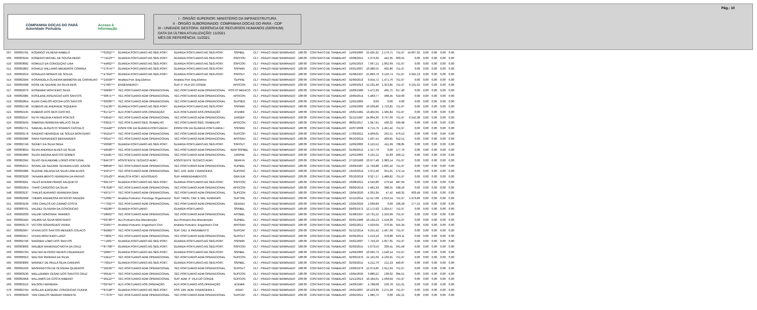COMPANHIA DOCAS DO PARÁ
Autoridade Portuária Acesso à
Informação
I - ÓRGÃO SUPERIOR: MINISTÉRIO DA INFRAESTRUTURA
II - ÓRGÃO SUBORDINADO: COMPANHIA DOCAS DO PARÁ - CDP
III - UNIDADE GESTORA: GERÊNCIA DE RECURSOS HUMANOS (GERHUM)
DATA DA ÚLTIMA ATUALIZAÇÃO: 11/2021
MÊS DE REFERÊNCIA: 11/2021
Pág.: 10
| 507 | 000002781 | RODRIGO VILHENA RABELO | ***02322*** | GUARDA PORTUARIO:AG.SEG.PORT. | GUARDA PORTUARIO:AG.SEG.PORT. | SSPBEL | CLT - PRAZO INDETERMINADO | 180:00 | CONTRATO DE TRABALHO | 11/09/2006 | 25.435,32 | 2.179,71 | 751,97 | 14.007,32 | 0,00 | 0,00 | 0,00 | 0,00 |
| 509 | 000003194 | ROGERIO MICHEL DE SOUSA REGO | ***74123*** | GUARDA PORTUARIO:AG.SEG.PORT. | GUARDA PORTUARIO:AG.SEG.PORT. | SSPCON | CLT - PRAZO INDETERMINADO | 180:00 | CONTRATO DE TRABALHO | 16/08/2021 | 5.373,39 | 442,35 | 603,55 | 0,00 | 0,00 | 0,00 | 0,00 | 0,00 |
| 510 | 000003092 | ROMULO DA CONCEIÇAO LIRA | ***44602*** | GUARDA PORTUARIO:AG.SEG.PORT. | GUARDA PORTUARIO:AG.SEG.PORT. | SSPCON | CLT - PRAZO INDETERMINADO | 180:00 | CONTRATO DE TRABALHO | 11/05/2016 | 7.967,21 | 1.062,69 | 751,97 | 0,00 | 0,00 | 0,00 | 0,00 | 0,00 |
| 511 | 000002802 | RONALD WILLIAMS MEDEIROS CORREA | ***27674*** | GUARDA PORTUARIO:AG.SEG.PORT. | GUARDA PORTUARIO:AG.SEG.PORT. | SSPMIR | CLT - PRAZO INDETERMINADO | 180:00 | CONTRATO DE TRABALHO | 16/01/2007 | 10.980,55 | 902,86 | 751,97 | 0,00 | 0,00 | 0,00 | 0,00 | 0,00 |
| 513 | 000002619 | RONALDO MORAIS DE SOUZA | ***47910*** | GUARDA PORTUARIO:AG.SEG.PORT. | GUARDA PORTUARIO:AG.SEG.PORT. | SSPOUT | CLT - PRAZO INDETERMINADO | 180:00 | CONTRATO DE TRABALHO | 01/08/1997 | 25.893,79 | 3.120,74 | 751,97 | 9.342,13 | 0,00 | 0,00 | 0,00 | 0,00 |
| 514 | 000002949 | ROSANDELA OLIVEIRA BARBOSA DE CARVALHO | ***24558*** | Analista Port.:Eng.Eletrico | Analista Port.:Eng.Eletrico | SUPINE | CLT - PRAZO INDETERMINADO | 200:00 | CONTRATO DE TRABALHO | 02/09/2013 | 9.454,72 | 1.471,76 | 751,97 | 0,00 | 0,00 | 0,00 | 0,00 | 0,00 |
| 515 | 000002938 | ROSE DE NAZARE DA SILVA REIS | ***27007*** | ENGENHEIRO I | SUP. P. VILA DO CONDE | APOCON | CLT - PRAZO INDETERMINADO | 200:00 | CONTRATO DE TRABALHO | 11/06/2013 | 12.231,40 | 1.313,85 | 751,97 | 6.131,62 | 0,00 | 0,00 | 0,00 | 0,00 |
| 517 | 000002070 | ROSEMAR MONTEIRO SILVA | ***99939*** | TÉC.PORTUARIO:ADM-OPERACIONAL | TÉC.PORTUARIO:ADM-OPERACIONAL | POSTO MEDICO | CLT - PRAZO INDETERMINADO | 200:00 | CONTRATO DE TRABALHO | 19/03/1980 | 5.472,33 | 465,75 | 617,40 | 0,00 | 0,00 | 0,00 | 0,00 | 0,00 |
| 518 | 000002985 | ROSILENE ASSUNCAO DOS SANTOS | ***36671*** | TÉC.PORTUARIO:ADM-OPERACIONAL | TÉC.PORTUARIO:ADM-OPERACIONAL | APOCON | CLT - PRAZO INDETERMINADO | 180:00 | CONTRATO DE TRABALHO | 10/09/2014 | 5.483,77 | 468,45 | 619,00 | 0,00 | 0,00 | 0,00 | 0,00 | 0,00 |
| 519 | 000002854 | RUAN CARLOS ROCHA DOS SANTOS | ***60330*** | TÉC.PORTUARIO:ADM-OPERACIONAL | TÉC.PORTUARIO:ADM-OPERACIONAL | SUPSEG | CLT - PRAZO INDETERMINADO | 200:00 | CONTRATO DE TRABALHO | 11/02/2009 | 0,00 | 0,00 | 0,00 | 0,00 | 0,00 | 0,00 | 0,00 | 0,00 |
| 520 | 000002748 | RUBENS DE ANDRADE SIQUEIRA | ***24139*** | GUARDA PORTUARIO:AG.SEG.PORT. | GUARDA PORTUARIO:AG.SEG.PORT. | SSPMIR | CLT - PRAZO INDETERMINADO | 180:00 | CONTRATO DE TRABALHO | 11/09/2006 | 10.560,86 | 1.723,81 | 751,97 | 0,00 | 0,00 | 0,00 | 0,00 | 0,00 |
| 521 | 000002135 | RUBENS DOS REIS CASTRO | ***81712*** | AUX.PORTUARIO:ASS.OPERAÇÃO | AUX.PORTUARIO:ASS.OPERAÇÃO | ATEMIR | CLT - PRAZO INDETERMINADO | 180:00 | CONTRATO DE TRABALHO | 16/01/1981 | 13.402,04 | 1.585,84 | 751,97 | 0,00 | 0,00 | 0,00 | 0,00 | 0,00 |
| 523 | 000002547 | RUTH HELENA FARIAS PONTES | ***58542*** | TÉC.PORTUARIO:ADM-OPERACIONAL | TÉC.PORTUARIO:ADM-OPERACIONAL | DIRGEP | CLT - PRAZO INDETERMINADO | 200:00 | CONTRATO DE TRABALHO | 31/12/1987 | 24.804,39 | 3.797,66 | 751,97 | 6.542,38 | 0,00 | 0,00 | 0,00 | 0,00 |
| 524 | 000003104 | SABRINA FERREIRA MALATO SILVA | ***63551*** | TÉC.PORTUARIO:SEG.TRABALHO | TÉC.PORTUARIO:SEG.TRABALHO | APOCON | CLT - PRAZO INDETERMINADO | 180:00 | CONTRATO DE TRABALHO | 08/02/2017 | 5.347,91 | 436,32 | 599,98 | 0,00 | 0,00 | 0,00 | 0,00 | 0,00 |
| 526 | 000002751 | SAMUEL AUGUSTO SOARES CASTELO | ***25440*** | INSPETOR DA GUARDA PORTUARIA I | INSPETOR DA GUARDA PORTUARIA I | SSPMIR | CLT - PRAZO INDETERMINADO | 180:00 | CONTRATO DE TRABALHO | 22/07/2008 | 9.715,79 | 1.491,42 | 751,97 | 0,00 | 0,00 | 0,00 | 0,00 | 0,00 |
| 529 | 000003178 | SANDRO HENRIQUE DE SOUZA MONTEIRO | ***95254*** | TÉC.PORTUARIO:ADM-OPERACIONAL | TÉC.PORTUARIO:ADM-OPERACIONAL | SUPCOP | CLT - PRAZO INDETERMINADO | 200:00 | CONTRATO DE TRABALHO | 17/03/2021 | 4.466,05 | 261,51 | 476,52 | 0,00 | 0,00 | 0,00 | 0,00 | 0,00 |
| 530 | 000002986 | SARA FERNANDES BERNARDES | ***96247*** | TÉC.PORTUARIO:ADM-OPERACIONAL | TÉC.PORTUARIO:ADM-OPERACIONAL | APOSAN | CLT - PRAZO INDETERMINADO | 180:00 | CONTRATO DE TRABALHO | 06/10/2014 | 5.437,41 | 406,81 | 612,51 | 0,00 | 0,00 | 0,00 | 0,00 | 0,00 |
| 534 | 000002749 | SIDNEY DA SILVA SENA | ***96396*** | GUARDA PORTUARIO:AG.SEG.PORT. | GUARDA PORTUARIO:AG.SEG.PORT. | SSPOUT | CLT - PRAZO INDETERMINADO | 180:00 | CONTRATO DE TRABALHO | 11/09/2006 | 6.125,52 | 411,99 | 708,85 | 0,00 | 0,00 | 0,00 | 0,00 | 0,00 |
| 536 | 000003024 | SILVIA ANDREIA ALVES DA SILVA | ***40590*** | TÉC.PORTUARIO:ADM-OPERACIONAL | TÉC.PORTUARIO:ADM-OPERACIONAL | ADM SSPBEL | CLT - PRAZO INDETERMINADO | 200:00 | CONTRATO DE TRABALHO | 01/09/2015 | 2.157,79 | 0,00 | 177,70 | 0,00 | 0,00 | 0,00 | 0,00 | 0,00 |
| 537 | 000002860 | SILVIA REGINA BASTOS GOMES | ***24581*** | TÉC.PORTUARIO:ADM-OPERACIONAL | TÉC.PORTUARIO:ADM-OPERACIONAL | DIRPRE | CLT - PRAZO INDETERMINADO | 200:00 | CONTRATO DE TRABALHO | 11/02/2009 | 3.131,12 | 55,83 | 293,12 | 0,00 | 0,00 | 0,00 | 0,00 | 0,00 |
| 539 | 000002345 | SILVIO GUILHERME LOPES PORTUGAL | ***84973*** | ASSISTENTE TECNICO ADM I | ASSISTENTE TECNICO ADM I | GERFIN | CLT - PRAZO INDETERMINADO | 200:00 | CONTRATO DE TRABALHO | 27/10/1983 | 13.977,48 | 2.383,14 | 751,97 | 0,00 | 0,00 | 0,00 | 0,00 | 0,00 |
| 541 | 000002515 | SINVAL DE NAZARE TEIXEIRA DIAS JÚNIOR | ***88649*** | TÉC.PORTUARIO:ADM-OPERACIONAL | TÉC.PORTUARIO:ADM-OPERACIONAL | SUPBEL | CLT - PRAZO INDETERMINADO | 180:00 | CONTRATO DE TRABALHO | 16/03/1987 | 11.740,88 | 1.835,42 | 751,97 | 0,00 | 0,00 | 0,00 | 0,00 | 0,00 |
| 543 | 000002989 | SUZANE HELENA DA SILVA LIMA ALVES | ***45972*** | TÉC.PORTUARIO:ADM-OPERACIONAL | SEC. DIR. ADM. FINANCEIRA | SUPORC | CLT - PRAZO INDETERMINADO | 200:00 | CONTRATO DE TRABALHO | 13/10/2014 | 5.372,46 | 351,01 | 572,14 | 0,00 | 0,00 | 0,00 | 0,00 | 0,00 |
| 544 | 000003100 | TAINARA BENTO FERREIRA DA PAIXAO | ***16143*** | ANALISTA PORT.:ADVOGADO | SUP. ARRENDAMENTOS | GERJUR | CLT - PRAZO INDETERMINADO | 200:00 | CONTRATO DE TRABALHO | 03/10/2016 | 9.327,17 | 1.488,82 | 751,97 | 0,00 | 0,00 | 0,00 | 0,00 | 0,00 |
| 545 | 000003201 | TALES EFRAIM PERES FALQUETO | ***66574*** | GUARDA PORTUARIO:AG.SEG.PORT. | GUARDA PORTUARIO:AG.SEG.PORT. | SSPCON | CLT - PRAZO INDETERMINADO | 180:00 | CONTRATO DE TRABALHO | 16/08/2021 | 4.545,80 | 276,94 | 487,69 | 0,00 | 0,00 | 0,00 | 0,00 | 0,00 |
| 547 | 000002954 | THAIS CARDOSO DA SILVA | ***87628*** | TÉC.PORTUARIO:ADM-OPERACIONAL | TÉC.PORTUARIO:ADM-OPERACIONAL | APOCON | CLT - PRAZO INDETERMINADO | 180:00 | CONTRATO DE TRABALHO | 09/09/2013 | 5.481,33 | 388,31 | 568,26 | 0,00 | 0,00 | 0,00 | 0,00 | 0,00 |
| 548 | 000003137 | THALES ADRIANO FERREIRA GAIA | ***40757*** | TÉC.PORTUARIO:ADM-OPERACIONAL | TÉC.PORTUARIO:ADM-OPERACIONAL | SUPCON | CLT - PRAZO INDETERMINADO | 180:00 | CONTRATO DE TRABALHO | 13/04/2020 | 4.331,34 | 47,42 | 449,32 | 903,49 | 0,00 | 0,00 | 0,00 | 0,00 |
| 550 | 000002998 | THEMIS ANDRESSA PATRÍCIO GANZER | ***52681*** | Analista Portuário: Psicólogo Organizacior | SUP. TREIN, CAP, E REL HUMANAS | SUPTRE | CLT - PRAZO INDETERMINADO | 200:00 | CONTRATO DE TRABALHO | 15/12/2014 | 11.417,68 | 1.016,54 | 751,97 | 1.979,86 | 0,00 | 0,00 | 0,00 | 0,00 |
| 551 | 000003139 | TONI CARLOS DO CARMO COSTA | ***77331*** | TÉC.PORTUARIO:ADM-OPERACIONAL | TÉC.PORTUARIO:ADM-OPERACIONAL | GERADI | CLT - PRAZO INDETERMINADO | 200:00 | CONTRATO DE TRABALHO | 13/04/2020 | 2.030,89 | 0,00 | 166,28 | 177,52 | 0,00 | 0,00 | 0,00 | 0,00 |
| 552 | 000000761 | VALDEZ OLIVEIRA DA CONCEICAO | ***48186*** | GUARDA PORTUARIO | GUARDA PORTUARIO | SSPBEL | CLT - PRAZO INDETERMINADO | 180:00 | CONTRATO DE TRABALHO | 09/03/1972 | 12.172,93 | 2.204,57 | 751,97 | 0,00 | 0,00 | 0,00 | 0,00 | 0,00 |
| 553 | 000002633 | VALDIR NORONHA TAVARES | ***28662*** | TÉC.PORTUARIO:ADM-OPERACIONAL | TÉC.PORTUARIO:ADM-OPERACIONAL | APOBEL | CLT - PRAZO INDETERMINADO | 180:00 | CONTRATO DE TRABALHO | 01/08/1997 | 13.731,22 | 2.250,99 | 751,97 | 0,00 | 0,00 | 0,00 | 0,00 | 0,00 |
| 554 | 000002445 | VALMIR DA SILVA MONTEIRO | ***03790*** | Aux.Portuario:Ass.Manutenção | Aux.Portuario:Ass.Manutenção | SUPBEL | CLT - PRAZO INDETERMINADO | 180:00 | CONTRATO DE TRABALHO | 02/01/1986 | 10.134,13 | 1.518,39 | 751,97 | 0,00 | 0,00 | 0,00 | 0,00 | 0,00 |
| 555 | 000003173 | VICTOR RODRIGUES VIEIRA | ***25097*** | Analista Portuário: Engenheiro Civil | Analista Portuário: Engenheiro Civil | APOSAN | CLT - PRAZO INDETERMINADO | 200:00 | CONTRATO DE TRABALHO | 10/02/2021 | 5.029,04 | 370,45 | 555,34 | 0,00 | 0,00 | 0,00 | 0,00 | 0,00 |
| 557 | 000002997 | VIVIAN DOS SANTOS MENDES COLACO | ***84984*** | TÉC.PORTUARIO:ADM-OPERACIONAL | SUP. CAD. E PAGAMENTO | SUPCAP | CLT - PRAZO INDETERMINADO | 200:00 | CONTRATO DE TRABALHO | 01/12/2014 | 9.251,42 | 1.467,99 | 751,97 | 0,00 | 0,00 | 0,00 | 0,00 | 0,00 |
| 558 | 000002917 | VIVIAN MONTEIRO LAGO | ***79831*** | TÉC.PORTUARIO:ADM-OPERACIONAL | TÉC.PORTUARIO:ADM-OPERACIONAL | SUPOUT | CLT - PRAZO INDETERMINADO | 180:00 | CONTRATO DE TRABALHO | 02/04/2012 | 5.513,10 | 378,80 | 623,11 | 0,00 | 0,00 | 0,00 | 0,00 | 0,00 |
| 559 | 000002796 | WAGNER LOBO DOS SANTOS | ***71961*** | GUARDA PORTUARIO:AG.SEG.PORT. | GUARDA PORTUARIO:AG.SEG.PORT. | SSPMIR | CLT - PRAZO INDETERMINADO | 180:00 | CONTRATO DE TRABALHO | 16/01/2007 | 7.759,29 | 1.057,65 | 751,97 | 0,00 | 0,00 | 0,00 | 0,00 | 0,00 |
| 561 | 000003003 | WALBER RAIMUNDO MOTA DA CRUZ | ***87708*** | GUARDA PORTUARIO:AG.SEG.PORT. | GUARDA PORTUARIO:AG.SEG.PORT. | SSPCON | CLT - PRAZO INDETERMINADO | 180:00 | CONTRATO DE TRABALHO | 02/03/2015 | 5.073,59 | 336,41 | 561,58 | 0,00 | 0,00 | 0,00 | 0,00 | 0,00 |
| 563 | 000002764 | WALTER AFONSO NEVES FIGUEIREDO | ***28907*** | GUARDA PORTUARIO:AG.SEG.PORT. | GUARDA PORTUARIO:AG.SEG.PORT. | SSPBEL | CLT - PRAZO INDETERMINADO | 180:00 | CONTRATO DE TRABALHO | 11/09/2006 | 10.095,73 | 1.540,14 | 751,97 | 0,00 | 0,00 | 0,00 | 0,00 | 0,00 |
| 564 | 000000319 | WALTER PEREIRA DA SILVA | ***19412*** | TÉC.PORTUARIO:ADM-OPERACIONAL | TÉC.PORTUARIO:ADM-OPERACIONAL | SUPCON | CLT - PRAZO INDETERMINADO | 180:00 | CONTRATO DE TRABALHO | 02/03/1970 | 21.191,69 | 4.139,91 | 751,97 | 0,00 | 0,00 | 0,00 | 0,00 | 0,00 |
| 565 | 000003009 | WARNEY DE PAULA SILVA CARDINS | ***76014*** | GUARDA PORTUARIO:AG.SEG.PORT. | GUARDA PORTUARIO:AG.SEG.PORT. | SSPBEL | CLT - PRAZO INDETERMINADO | 180:00 | CONTRATO DE TRABALHO | 02/03/2015 | 4.212,70 | 212,23 | 440,87 | 0,00 | 0,00 | 0,00 | 0,00 | 0,00 |
| 566 | 000001503 | WASHINGTON DE OLIVEIRA QUADROS | ***28199*** | TÉC.PORTUARIO:ADM-OPERACIONAL | TÉC.PORTUARIO:ADM-OPERACIONAL | SUPOUT | CLT - PRAZO INDETERMINADO | 180:00 | CONTRATO DE TRABALHO | 13/09/1976 | 12.074,85 | 1.912,64 | 751,97 | 0,00 | 0,00 | 0,00 | 0,00 | 0,00 |
| 567 | 000003136 | WELLZEMEN CESAR DOS SANTOS CRUZ | ***96541*** | TÉC.PORTUARIO:ADM-OPERACIONAL | TÉC.PORTUARIO:ADM-OPERACIONAL | SUPCON | CLT - PRAZO INDETERMINADO | 180:00 | CONTRATO DE TRABALHO | 13/04/2020 | 3.880,22 | 139,62 | 394,51 | 0,00 | 0,00 | 0,00 | 0,00 | 0,00 |
| 568 | 000002958 | WILLIAMIS DA COSTA RIBEIRO | ***40122*** | TÉC.PORTUARIO:ADM-OPERACIONAL | SUP. ADM. P. VILA DO CONDE | SUPCON | CLT - PRAZO INDETERMINADO | 200:00 | CONTRATO DE TRABALHO | 11/12/2013 | 10.184,01 | 1.568,04 | 751,97 | 0,00 | 0,00 | 0,00 | 0,00 | 0,00 |
| 569 | 000002519 | WILSON FERREIRA | ***09764*** | AUX.PORTUARIO:ASS.OPERAÇÃO | AUX.PORTUARIO:ASS.OPERAÇÃO | ATEMIR | CLT - PRAZO INDETERMINADO | 180:00 | CONTRATO DE TRABALHO | 24/03/1987 | 4.788,08 | 250,78 | 521,61 | 0,00 | 0,00 | 0,00 | 0,00 | 0,00 |
| 570 | 000002794 | WISLLEN EZEQUIEL CONCEICAO CUNHA | ***87548*** | GUARDA PORTUARIO:AG.SEG.PORT. | ASS. DIR. ADM. FINANCEIRA 1 | ASAFI | CLT - PRAZO INDETERMINADO | 200:00 | CONTRATO DE TRABALHO | 16/01/2007 | 16.223,30 | 2.275,28 | 751,97 | 0,00 | 0,00 | 0,00 | 0,00 | 0,00 |
| 571 | 000003163 | YAN CARLOS SERRAO PARENTE | ***77379*** | TÉC.PORTUARIO:ADM-OPERACIONAL | TÉC.PORTUARIO:ADM-OPERACIONAL | SUPCAP | CLT - PRAZO INDETERMINADO | 200:00 | CONTRATO DE TRABALHO | 10/02/2021 | 1.985,75 | 0,00 | 162,21 | 0,00 | 0,00 | 0,00 | 0,00 | 0,00 |